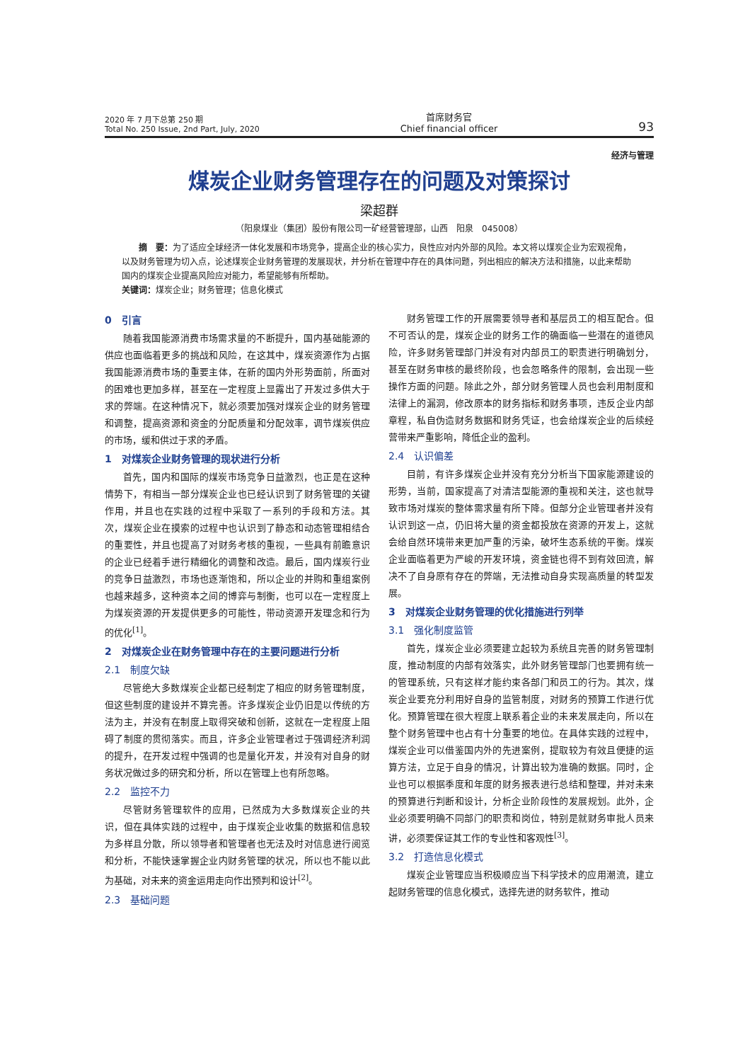2020 年 7 月下总第 250 期
Total No. 250 Issue, 2nd Part, July, 2020
首席财务官
Chief financial officer
93
经济与管理
煤炭企业财务管理存在的问题及对策探讨
梁超群
（阳泉煤业（集团）股份有限公司一矿经营管理部，山西　阳泉　045008）
摘　要：为了适应全球经济一体化发展和市场竞争，提高企业的核心实力，良性应对内外部的风险。本文将以煤炭企业为宏观视角，以及财务管理为切入点，论述煤炭企业财务管理的发展现状，并分析在管理中存在的具体问题，列出相应的解决方法和措施，以此来帮助国内的煤炭企业提高风险应对能力，希望能够有所帮助。
关键词：煤炭企业；财务管理；信息化模式
0　引言
随着我国能源消费市场需求量的不断提升，国内基础能源的供应也面临着更多的挑战和风险，在这其中，煤炭资源作为占据我国能源消费市场的重要主体，在新的国内外形势面前，所面对的困难也更加多样，甚至在一定程度上显露出了开发过多供大于求的弊端。在这种情况下，就必须要加强对煤炭企业的财务管理和调整，提高资源和资金的分配质量和分配效率，调节煤炭供应的市场，缓和供过于求的矛盾。
1　对煤炭企业财务管理的现状进行分析
首先，国内和国际的煤炭市场竞争日益激烈，也正是在这种情势下，有相当一部分煤炭企业也已经认识到了财务管理的关键作用，并且也在实践的过程中采取了一系列的手段和方法。其次，煤炭企业在摸索的过程中也认识到了静态和动态管理相结合的重要性，并且也提高了对财务考核的重视，一些具有前瞻意识的企业已经着手进行精细化的调整和改造。最后，国内煤炭行业的竞争日益激烈，市场也逐渐饱和，所以企业的并购和重组案例也越来越多，这种资本之间的博弈与制衡，也可以在一定程度上为煤炭资源的开发提供更多的可能性，带动资源开发理念和行为的优化<sup>[1]</sup>。
2　对煤炭企业在财务管理中存在的主要问题进行分析
2.1　制度欠缺
尽管绝大多数煤炭企业都已经制定了相应的财务管理制度，但这些制度的建设并不算完善。许多煤炭企业仍旧是以传统的方法为主，并没有在制度上取得突破和创新，这就在一定程度上阻碍了制度的贯彻落实。而且，许多企业管理者过于强调经济利润的提升，在开发过程中强调的也是量化开发，并没有对自身的财务状况做过多的研究和分析，所以在管理上也有所忽略。
2.2　监控不力
尽管财务管理软件的应用，已然成为大多数煤炭企业的共识，但在具体实践的过程中，由于煤炭企业收集的数据和信息较为多样且分散，所以领导者和管理者也无法及时对信息进行阅览和分析，不能快速掌握企业内财务管理的状况，所以也不能以此为基础，对未来的资金运用走向作出预判和设计<sup>[2]</sup>。
2.3　基础问题
财务管理工作的开展需要领导者和基层员工的相互配合。但不可否认的是，煤炭企业的财务工作的确面临一些潜在的道德风险，许多财务管理部门并没有对内部员工的职责进行明确划分，甚至在财务审核的最终阶段，也会忽略条件的限制，会出现一些操作方面的问题。除此之外，部分财务管理人员也会利用制度和法律上的漏洞，修改原本的财务指标和财务事项，违反企业内部章程，私自伪造财务数据和财务凭证，也会给煤炭企业的后续经营带来严重影响，降低企业的盈利。
2.4　认识偏差
目前，有许多煤炭企业并没有充分分析当下国家能源建设的形势，当前，国家提高了对清洁型能源的重视和关注，这也就导致市场对煤炭的整体需求量有所下降。但部分企业管理者并没有认识到这一点，仍旧将大量的资金都投放在资源的开发上，这就会给自然环境带来更加严重的污染，破坏生态系统的平衡。煤炭企业面临着更为严峻的开发环境，资金链也得不到有效回流，解决不了自身原有存在的弊端，无法推动自身实现高质量的转型发展。
3　对煤炭企业财务管理的优化措施进行列举
3.1　强化制度监管
首先，煤炭企业必须要建立起较为系统且完善的财务管理制度，推动制度的内部有效落实，此外财务管理部门也要拥有统一的管理系统，只有这样才能约束各部门和员工的行为。其次，煤炭企业要充分利用好自身的监管制度，对财务的预算工作进行优化。预算管理在很大程度上联系着企业的未来发展走向，所以在整个财务管理中也占有十分重要的地位。在具体实践的过程中，煤炭企业可以借鉴国内外的先进案例，提取较为有效且便捷的运算方法，立足于自身的情况，计算出较为准确的数据。同时，企业也可以根据季度和年度的财务报表进行总结和整理，并对未来的预算进行判断和设计，分析企业阶段性的发展规划。此外，企业必须要明确不同部门的职责和岗位，特别是就财务审批人员来讲，必须要保证其工作的专业性和客观性<sup>[3]</sup>。
3.2　打造信息化模式
煤炭企业管理应当积极顺应当下科学技术的应用潮流，建立起财务管理的信息化模式，选择先进的财务软件，推动